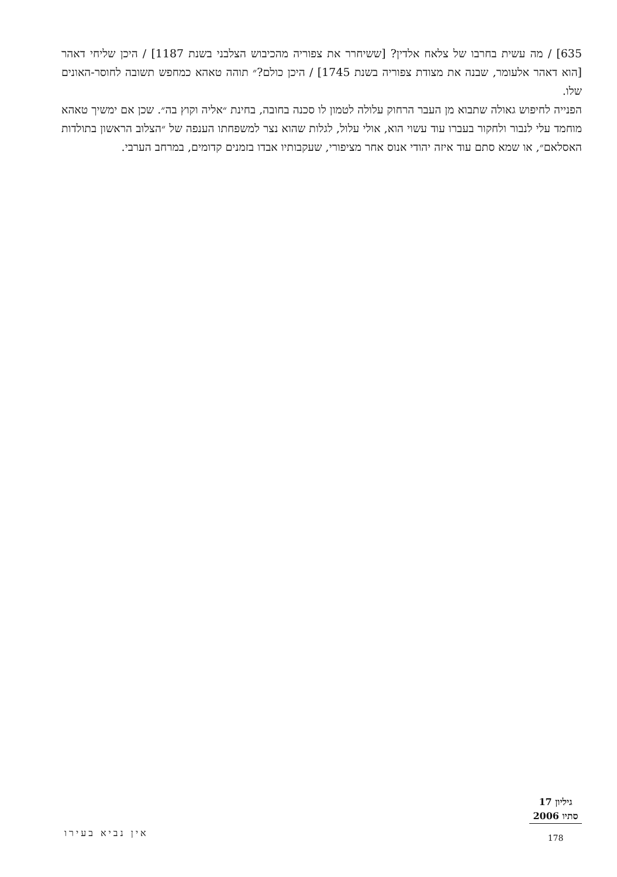635] / מה עשית בחרבו של צלאח אלדין? [ששיחרר את צפוריה מהכיבוש הצלבני בשנת 1187] / היכן שליחי דאהר [הוא דאהר אלעומר, שבנה את מצודת צפוריה בשנת 1745] / היכן כולם?״ תוהה טאהא כמחפש תשובה לחוסר-האונים שלו.
הפנייה לחיפוש גאולה שתבוא מן העבר הרחוק עלולה לטמון לו סכנה בחובה, בחינת ״אליה וקוץ בה״. שכן אם ימשיך טאהא מוחמד עלי לנבור ולחקור בעברו עוד עשוי הוא, אולי עלול, לגלות שהוא נצר למשפחתו הענפה של ״הצלוב הראשון בתולדות האסלאם״, או שמא סתם עוד איזה יהודי אנוס אחר מציפורי, שעקבותיו אבדו בזמנים קדומים, במרחב הערבי.
גיליון 17
סתיו 2006
178
אין נביא בעירו